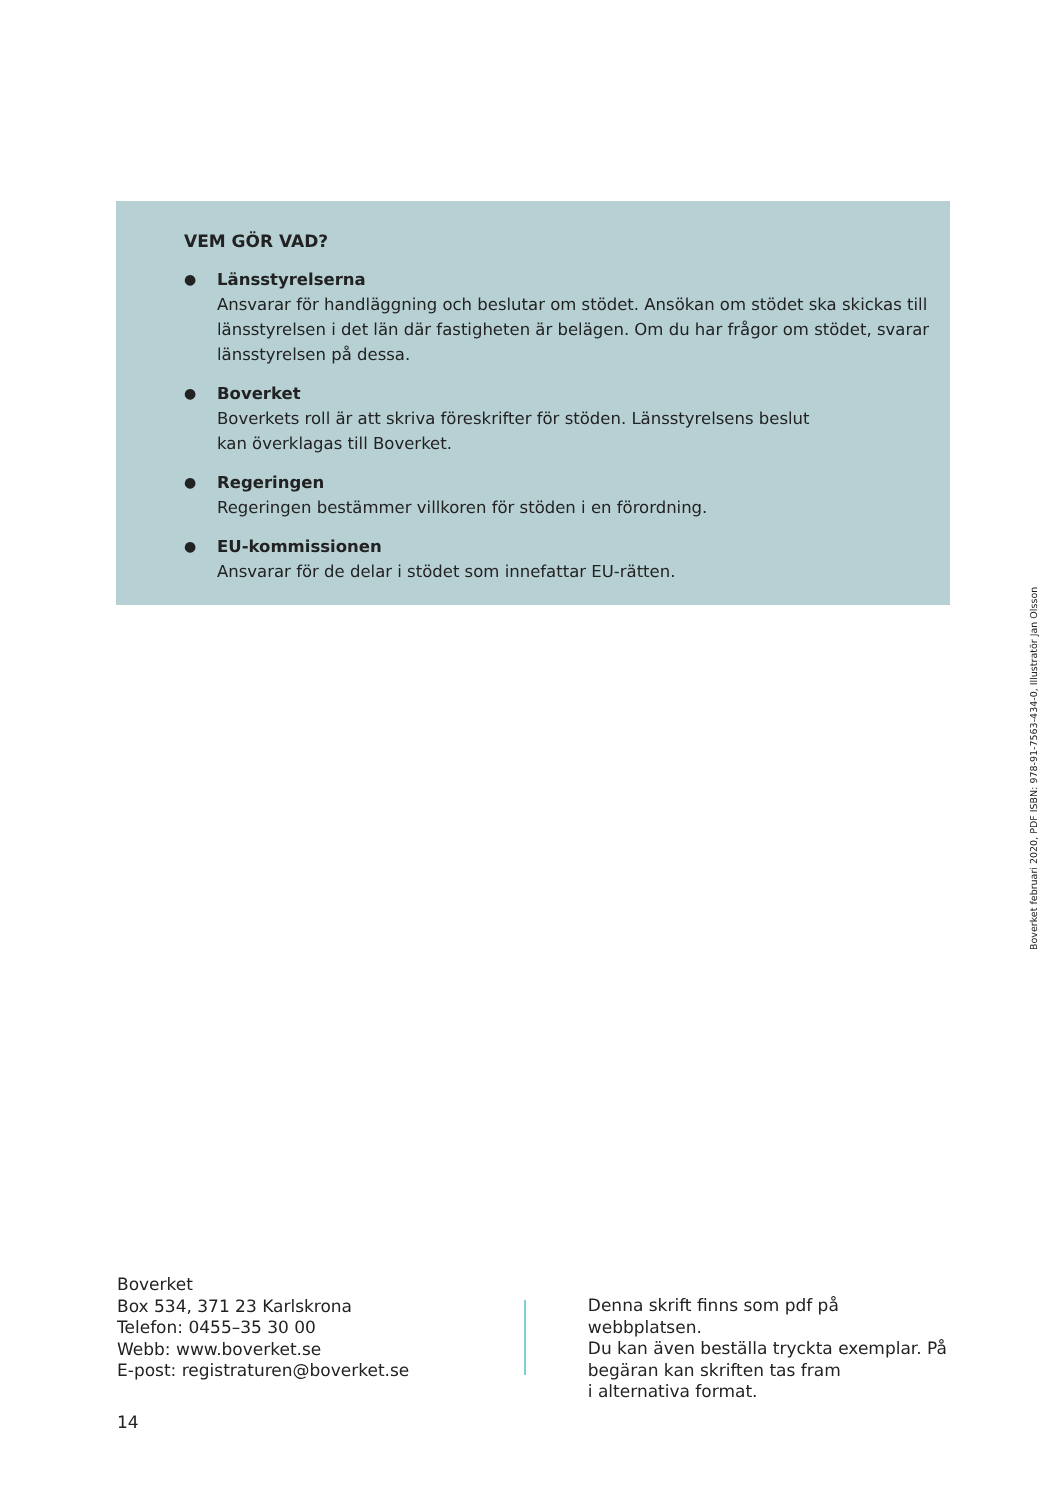VEM GÖR VAD?
●
Länsstyrelserna
Ansvarar för handläggning och beslutar om stödet. Ansökan om stödet ska skickas till länsstyrelsen i det län där fastigheten är belägen. Om du har frågor om stödet, svarar länsstyrelsen på dessa.
●
Boverket
Boverkets roll är att skriva föreskrifter för stöden. Länsstyrelsens beslut
kan överklagas till Boverket.
●
Regeringen
Regeringen bestämmer villkoren för stöden i en förordning.
●
EU-kommissionen
Ansvarar för de delar i stödet som innefattar EU-rätten.
Boverket februari 2020, PDF ISBN: 978-91-7563-434-0, Illustratör Jan Olsson
Boverket
Box 534, 371 23 Karlskrona
Telefon: 0455–35 30 00
Webb: www.boverket.se
E-post: registraturen@boverket.se
Denna skrift finns som pdf på webbplatsen.
Du kan även beställa tryckta exemplar. På
begäran kan skriften tas fram
i alternativa format.
14